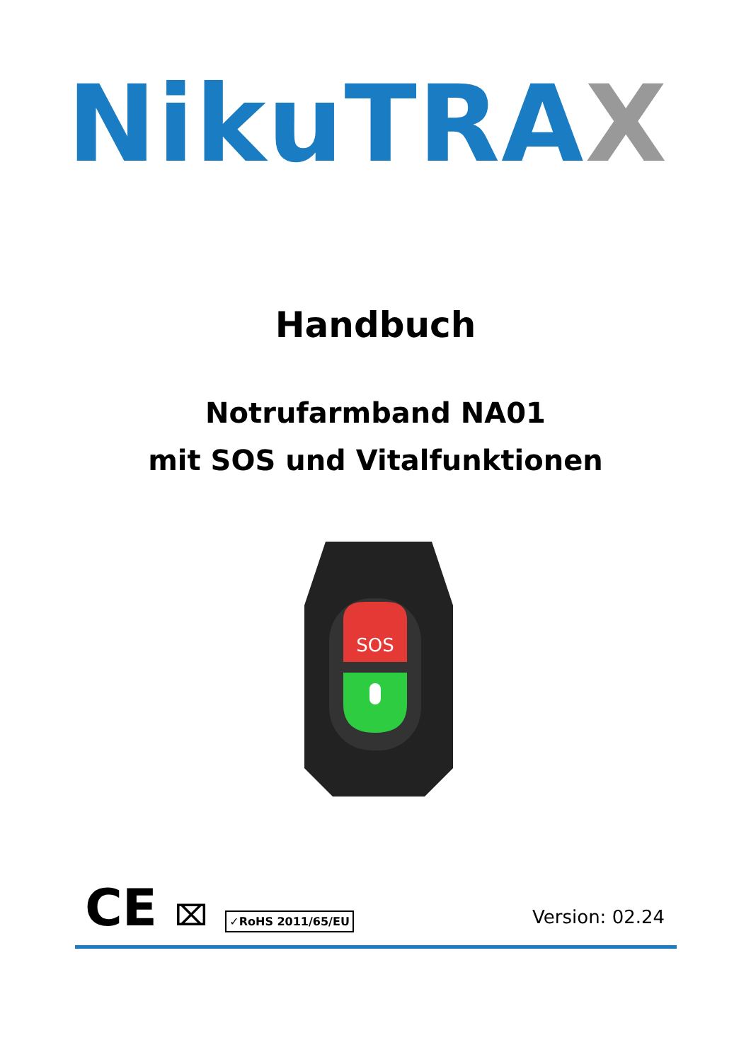NikuTRAX
Handbuch
Notrufarmband NA01
mit SOS und Vitalfunktionen
SOS
CE ⌧ ✓RoHS 2011/65/EU Version: 02.24